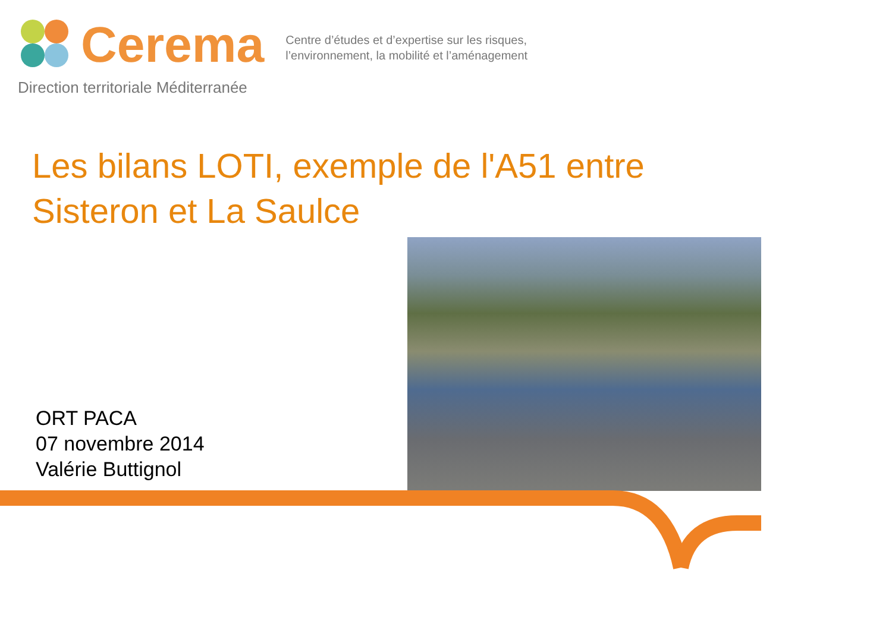Cerema
Centre d’études et d’expertise sur les risques,
l’environnement, la mobilité et l’aménagement
Direction territoriale Méditerranée
Les bilans LOTI, exemple de l'A51 entre Sisteron et La Saulce
ORT PACA
07 novembre 2014
Valérie Buttignol